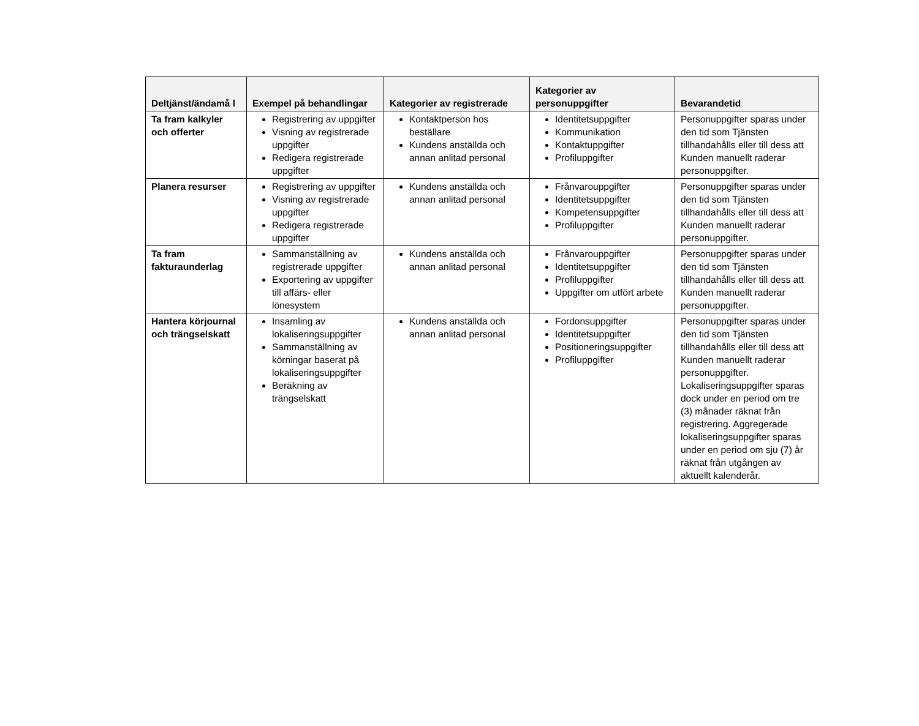| Deltjänst/ändamå l | Exempel på behandlingar | Kategorier av registrerade | Kategorier av personuppgifter | Bevarandetid |
| --- | --- | --- | --- | --- |
| Ta fram kalkyler och offerter | Registrering av uppgifter Visning av registrerade uppgifter Redigera registrerade uppgifter | Kontaktperson hos beställare Kundens anställda och annan anlitad personal | Identitetsuppgifter Kommunikation Kontaktuppgifter Profiluppgifter | Personuppgifter sparas under den tid som Tjänsten tillhandahålls eller till dess att Kunden manuellt raderar personuppgifter. |
| Planera resurser | Registrering av uppgifter Visning av registrerade uppgifter Redigera registrerade uppgifter | Kundens anställda och annan anlitad personal | Frånvarouppgifter Identitetsuppgifter Kompetensuppgifter Profiluppgifter | Personuppgifter sparas under den tid som Tjänsten tillhandahålls eller till dess att Kunden manuellt raderar personuppgifter. |
| Ta fram fakturaunderlag | Sammanställning av registrerade uppgifter Exportering av uppgifter till affärs- eller lönesystem | Kundens anställda och annan anlitad personal | Frånvarouppgifter Identitetsuppgifter Profiluppgifter Uppgifter om utfört arbete | Personuppgifter sparas under den tid som Tjänsten tillhandahålls eller till dess att Kunden manuellt raderar personuppgifter. |
| Hantera körjournal och trängselskatt | Insamling av lokaliseringsuppgifter Sammanställning av körningar baserat på lokaliseringsuppgifter Beräkning av trängselskatt | Kundens anställda och annan anlitad personal | Fordonsuppgifter Identitetsuppgifter Positioneringsuppgifter Profiluppgifter | Personuppgifter sparas under den tid som Tjänsten tillhandahålls eller till dess att Kunden manuellt raderar personuppgifter. Lokaliseringsuppgifter sparas dock under en period om tre (3) månader räknat från registrering. Aggregerade lokaliseringsuppgifter sparas under en period om sju (7) år räknat från utgången av aktuellt kalenderår. |